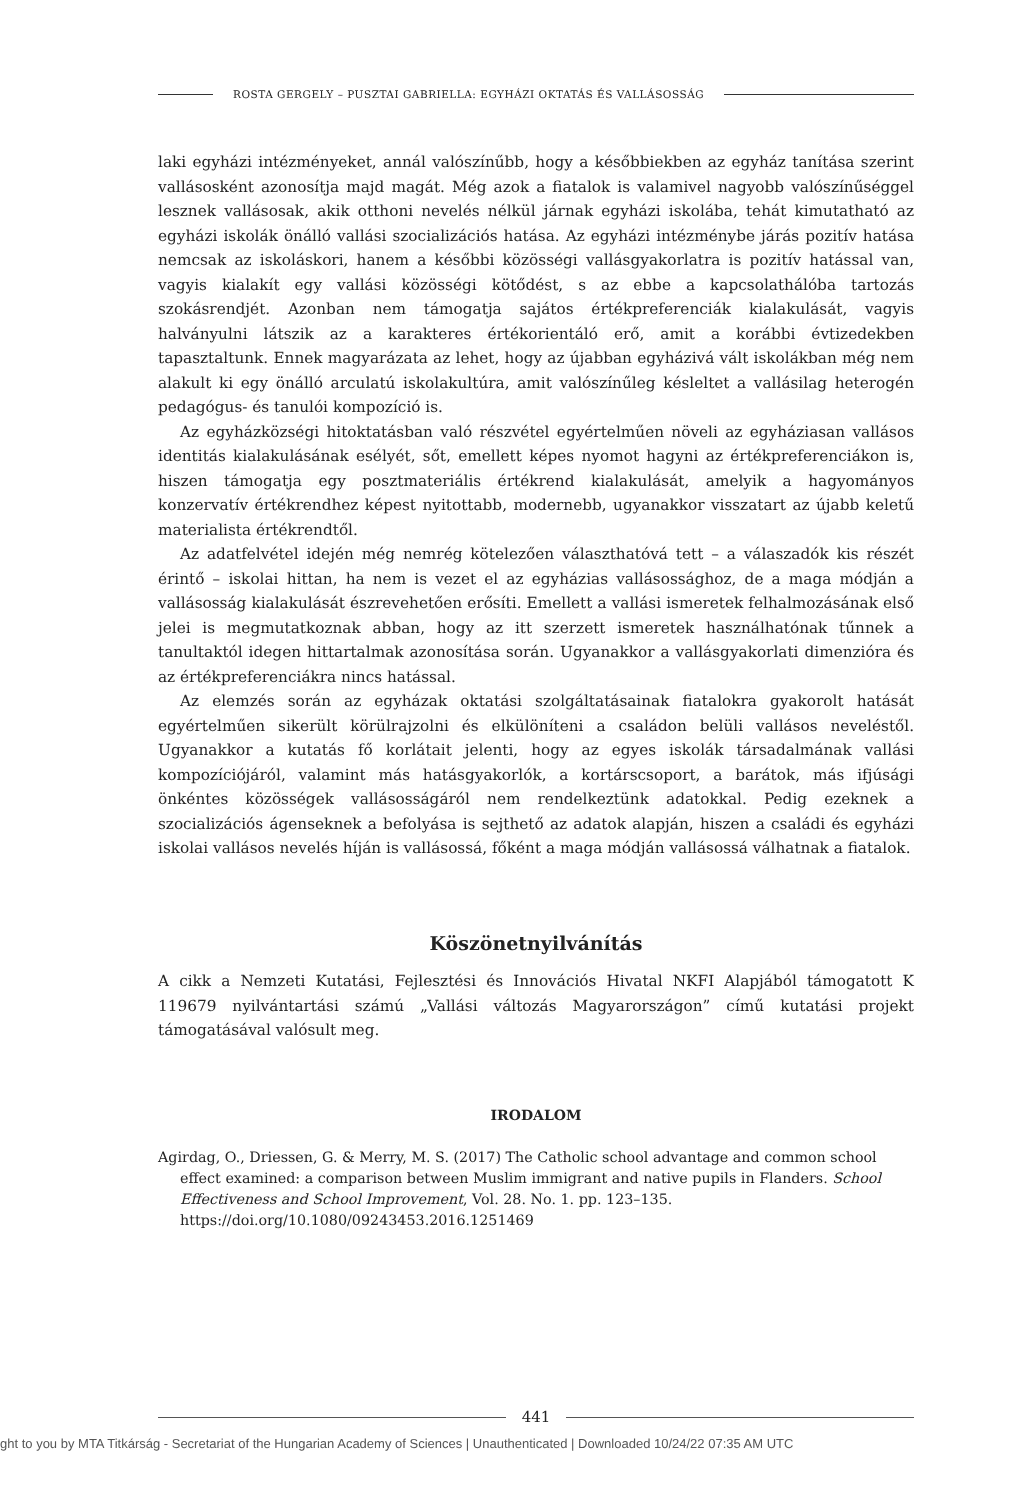ROSTA GERGELY – PUSZTAI GABRIELLA: EGYHÁZI OKTATÁS ÉS VALLÁSOSSÁG
laki egyházi intézményeket, annál valószínűbb, hogy a későbbiekben az egyház tanítása szerint vallásosként azonosítja majd magát. Még azok a fiatalok is valamivel nagyobb valószínűséggel lesznek vallásosak, akik otthoni nevelés nélkül járnak egyházi iskolába, tehát kimutatható az egyházi iskolák önálló vallási szocializációs hatása. Az egyházi intézménybe járás pozitív hatása nemcsak az iskoláskori, hanem a későbbi közösségi vallásgyakorlatra is pozitív hatással van, vagyis kialakít egy vallási közösségi kötődést, s az ebbe a kapcsolathálóba tartozás szokásrendjét. Azonban nem támogatja sajátos értékpreferenciák kialakulását, vagyis halványulni látszik az a karakteres értékorientáló erő, amit a korábbi évtizedekben tapasztaltunk. Ennek magyarázata az lehet, hogy az újabban egyházivá vált iskolákban még nem alakult ki egy önálló arculatú iskolakultúra, amit valószínűleg késleltet a vallásilag heterogén pedagógus- és tanulói kompozíció is.
Az egyházközségi hitoktatásban való részvétel egyértelműen növeli az egyháziasan vallásos identitás kialakulásának esélyét, sőt, emellett képes nyomot hagyni az értékpreferenciákon is, hiszen támogatja egy posztmateriális értékrend kialakulását, amelyik a hagyományos konzervatív értékrendhez képest nyitottabb, modernebb, ugyanakkor visszatart az újabb keletű materialista értékrendtől.
Az adatfelvétel idején még nemrég kötelezően választhatóvá tett – a válaszadók kis részét érintő – iskolai hittan, ha nem is vezet el az egyházias vallásossághoz, de a maga módján a vallásosság kialakulását észrevehetően erősíti. Emellett a vallási ismeretek felhalmozásának első jelei is megmutatkoznak abban, hogy az itt szerzett ismeretek használhatónak tűnnek a tanultaktól idegen hittartalmak azonosítása során. Ugyanakkor a vallásgyakorlati dimenzióra és az értékpreferenciákra nincs hatással.
Az elemzés során az egyházak oktatási szolgáltatásainak fiatalokra gyakorolt hatását egyértelműen sikerült körülrajzolni és elkülöníteni a családon belüli vallásos neveléstől. Ugyanakkor a kutatás fő korlátait jelenti, hogy az egyes iskolák társadalmának vallási kompozíciójáról, valamint más hatásgyakorlók, a kortárscsoport, a barátok, más ifjúsági önkéntes közösségek vallásosságáról nem rendelkeztünk adatokkal. Pedig ezeknek a szocializációs ágenseknek a befolyása is sejthető az adatok alapján, hiszen a családi és egyházi iskolai vallásos nevelés híján is vallásossá, főként a maga módján vallásossá válhatnak a fiatalok.
Köszönetnyilvánítás
A cikk a Nemzeti Kutatási, Fejlesztési és Innovációs Hivatal NKFI Alapjából támogatott K 119679 nyilvántartási számú „Vallási változás Magyarországon” című kutatási projekt támogatásával valósult meg.
IRODALOM
Agirdag, O., Driessen, G. & Merry, M. S. (2017) The Catholic school advantage and common school effect examined: a comparison between Muslim immigrant and native pupils in Flanders. School Effectiveness and School Improvement, Vol. 28. No. 1. pp. 123–135. https://doi.org/10.1080/09243453.2016.1251469
441
ght to you by MTA Titkárság - Secretariat of the Hungarian Academy of Sciences | Unauthenticated | Downloaded 10/24/22 07:35 AM UTC